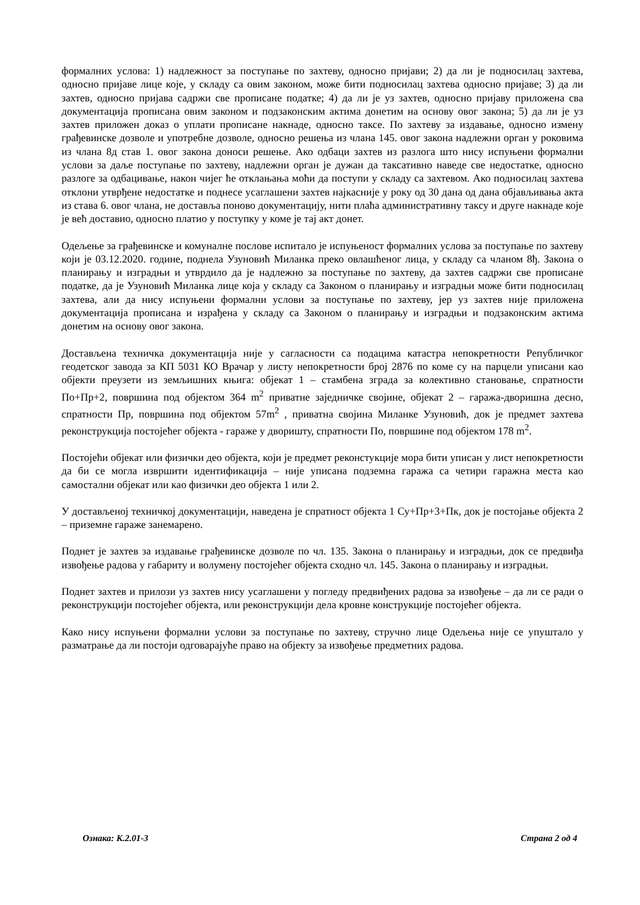формалних услова: 1) надлежност за поступање по захтеву, односно пријави; 2) да ли је подносилац захтева, односно пријаве лице које, у складу са овим законом, може бити подносилац захтева односно пријаве; 3) да ли захтев, односно пријава садржи све прописане податке; 4) да ли је уз захтев, односно пријаву приложена сва документација прописана овим законом и подзаконским актима донетим на основу овог закона; 5) да ли је уз захтев приложен доказ о уплати прописане накнаде, односно таксе. По захтеву за издавање, односно измену грађевинске дозволе и употребне дозволе, односно решења из члана 145. овог закона надлежни орган у роковима из члана 8д став 1. овог закона доноси решење. Ако одбаци захтев из разлога што нису испуњени формални услови за даље поступање по захтеву, надлежни орган је дужан да таксативно наведе све недостатке, односно разлоге за одбацивање, након чијег ће отклањања моћи да поступи у складу са захтевом. Ако подносилац захтева отклони утврђене недостатке и поднесе усаглашени захтев најкасније у року од 30 дана од дана објављивања акта из става 6. овог члана, не доставља поново документацију, нити плаћа административну таксу и друге накнаде које је већ доставио, односно платио у поступку у коме је тај акт донет.
Одељење за грађевинске и комуналне послове испитало је испуњеност формалних услова за поступање по захтеву који је 03.12.2020. године, поднела Узуновић Миланка преко овлашћеног лица, у складу са чланом 8ђ. Закона о планирању и изградњи и утврдило да је надлежно за поступање по захтеву, да захтев садржи све прописане податке, да је Узуновић Миланка лице која у складу са Законом о планирању и изградњи може бити подносилац захтева, али да нису испуњени формални услови за поступање по захтеву, јер уз захтев није приложена документација прописана и израђена у складу са Законом о планирању и изградњи и подзаконским актима донетим на основу овог закона.
Достављена техничка документација није у сагласности са подацима катастра непокретности Републичког геодетског завода за КП 5031 КО Врачар у листу непокретности број 2876 по коме су на парцели уписани као објекти преузети из земљишних књига: објекат 1 – стамбена зграда за колективно становање, спратности По+Пр+2, површина под објектом 364 m<sup>2</sup> приватне заједничке својине, објекат 2 – гаража-дворишна десно, спратности Пр, површина под објектом 57m<sup>2</sup> , приватна својина Миланке Узуновић, док је предмет захтева реконструкција постојећег објекта - гараже у дворишту, спратности По, површине под објектом 178 m<sup>2</sup>.
Постојећи објекат или физички део објекта, који је предмет реконстукције мора бити уписан у лист непокретности да би се могла извршити идентификација – није уписана подземна гаража са четири гаражна места као самостални објекат или као физички део објекта 1 или 2.
У достављеној техничкој документацији, наведена је спратност објекта 1 Су+Пр+3+Пк, док је постојање објекта 2 – приземне гараже занемарено.
Поднет је захтев за издавање грађевинске дозволе по чл. 135. Закона о планирању и изградњи, док се предвиђа извођење радова у габариту и волумену постојећег објекта сходно чл. 145. Закона о планирању и изградњи.
Поднет захтев и прилози уз захтев нису усаглашени у погледу предвиђених радова за извођење – да ли се ради о реконструкцији постојећег објекта, или реконструкцији дела кровне конструкције постојећег објекта.
Како нису испуњени формални услови за поступање по захтеву, стручно лице Одељења није се упуштало у разматрање да ли постоји одговарајуће право на објекту за извођење предметних радова.
Ознака: К.2.01-3 Страна 2 од 4